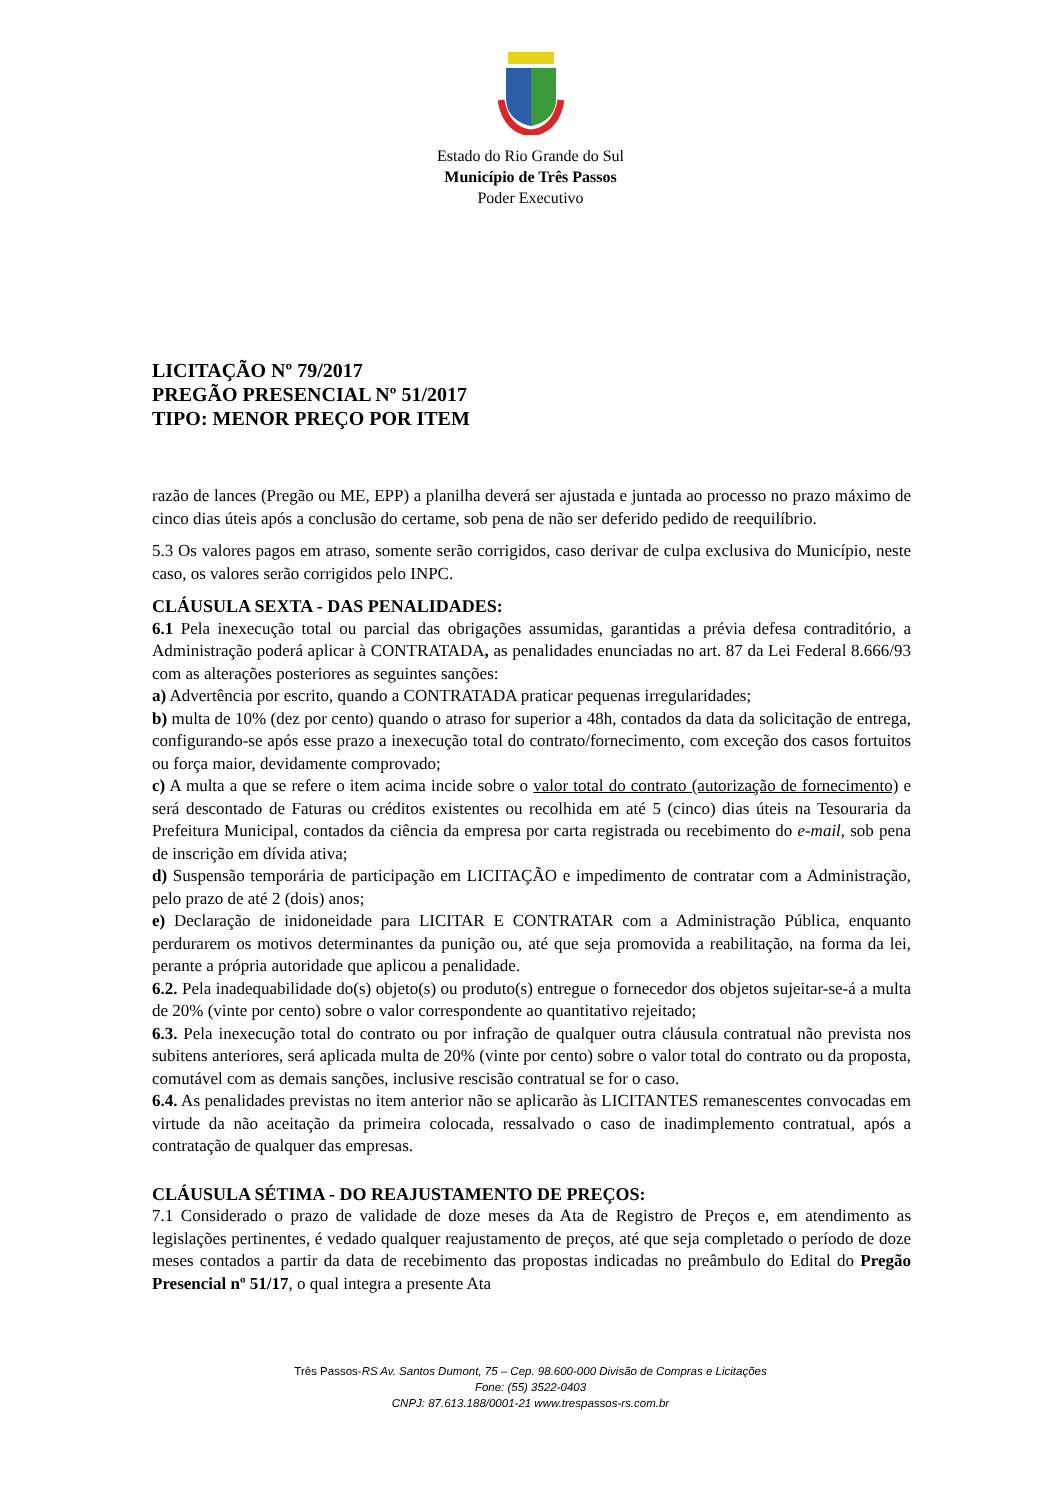Estado do Rio Grande do Sul
Município de Três Passos
Poder Executivo
LICITAÇÃO Nº 79/2017
PREGÃO PRESENCIAL Nº 51/2017
TIPO: MENOR PREÇO POR ITEM
razão de lances (Pregão ou ME, EPP) a planilha deverá ser ajustada e juntada ao processo no prazo máximo de cinco dias úteis após a conclusão do certame, sob pena de não ser deferido pedido de reequilíbrio.
5.3 Os valores pagos em atraso, somente serão corrigidos, caso derivar de culpa exclusiva do Município, neste caso, os valores serão corrigidos pelo INPC.
CLÁUSULA SEXTA - DAS PENALIDADES:
6.1 Pela inexecução total ou parcial das obrigações assumidas, garantidas a prévia defesa contraditório, a Administração poderá aplicar à CONTRATADA, as penalidades enunciadas no art. 87 da Lei Federal 8.666/93 com as alterações posteriores as seguintes sanções:
a) Advertência por escrito, quando a CONTRATADA praticar pequenas irregularidades;
b) multa de 10% (dez por cento) quando o atraso for superior a 48h, contados da data da solicitação de entrega, configurando-se após esse prazo a inexecução total do contrato/fornecimento, com exceção dos casos fortuitos ou força maior, devidamente comprovado;
c) A multa a que se refere o item acima incide sobre o valor total do contrato (autorização de fornecimento) e será descontado de Faturas ou créditos existentes ou recolhida em até 5 (cinco) dias úteis na Tesouraria da Prefeitura Municipal, contados da ciência da empresa por carta registrada ou recebimento do e-mail, sob pena de inscrição em dívida ativa;
d) Suspensão temporária de participação em LICITAÇÃO e impedimento de contratar com a Administração, pelo prazo de até 2 (dois) anos;
e) Declaração de inidoneidade para LICITAR E CONTRATAR com a Administração Pública, enquanto perdurarem os motivos determinantes da punição ou, até que seja promovida a reabilitação, na forma da lei, perante a própria autoridade que aplicou a penalidade.
6.2. Pela inadequabilidade do(s) objeto(s) ou produto(s) entregue o fornecedor dos objetos sujeitar-se-á a multa de 20% (vinte por cento) sobre o valor correspondente ao quantitativo rejeitado;
6.3. Pela inexecução total do contrato ou por infração de qualquer outra cláusula contratual não prevista nos subitens anteriores, será aplicada multa de 20% (vinte por cento) sobre o valor total do contrato ou da proposta, comutável com as demais sanções, inclusive rescisão contratual se for o caso.
6.4. As penalidades previstas no item anterior não se aplicarão às LICITANTES remanescentes convocadas em virtude da não aceitação da primeira colocada, ressalvado o caso de inadimplemento contratual, após a contratação de qualquer das empresas.
CLÁUSULA SÉTIMA - DO REAJUSTAMENTO DE PREÇOS:
7.1 Considerado o prazo de validade de doze meses da Ata de Registro de Preços e, em atendimento as legislações pertinentes, é vedado qualquer reajustamento de preços, até que seja completado o período de doze meses contados a partir da data de recebimento das propostas indicadas no preâmbulo do Edital do Pregão Presencial nº 51/17, o qual integra a presente Ata
Três Passos-RS Av. Santos Dumont, 75 – Cep. 98.600-000 Divisão de Compras e Licitações
Fone: (55) 3522-0403
CNPJ: 87.613.188/0001-21 www.trespassos-rs.com.br